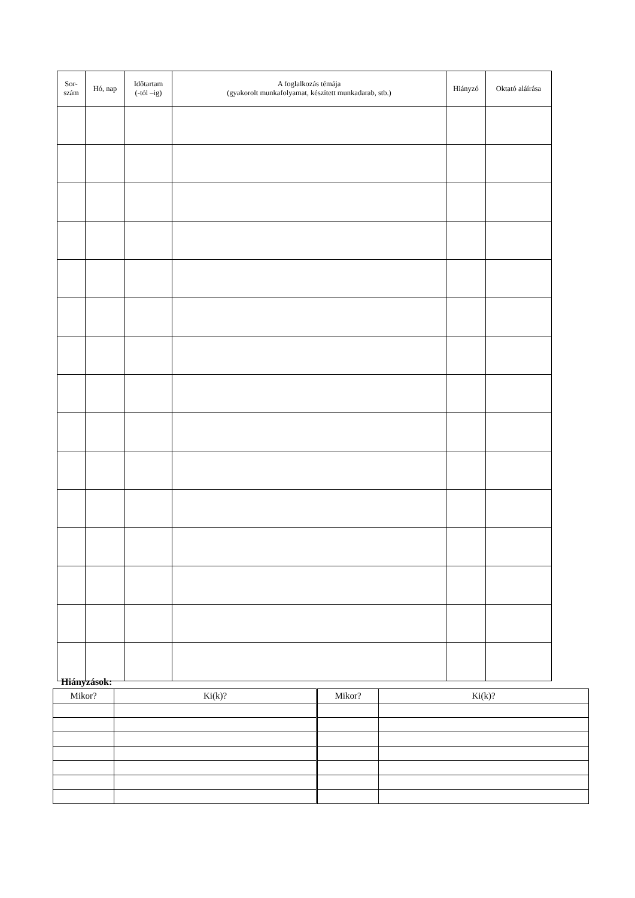| Sor- szám | Hó, nap | Időtartam (-tól –ig) | A foglalkozás témája (gyakorolt munkafolyamat, készített munkadarab, stb.) | Hiányzó | Oktató aláírása |
| --- | --- | --- | --- | --- | --- |
Hiányzások:
| Mikor? | Ki(k)? | Mikor? | Ki(k)? |
| --- | --- | --- | --- |